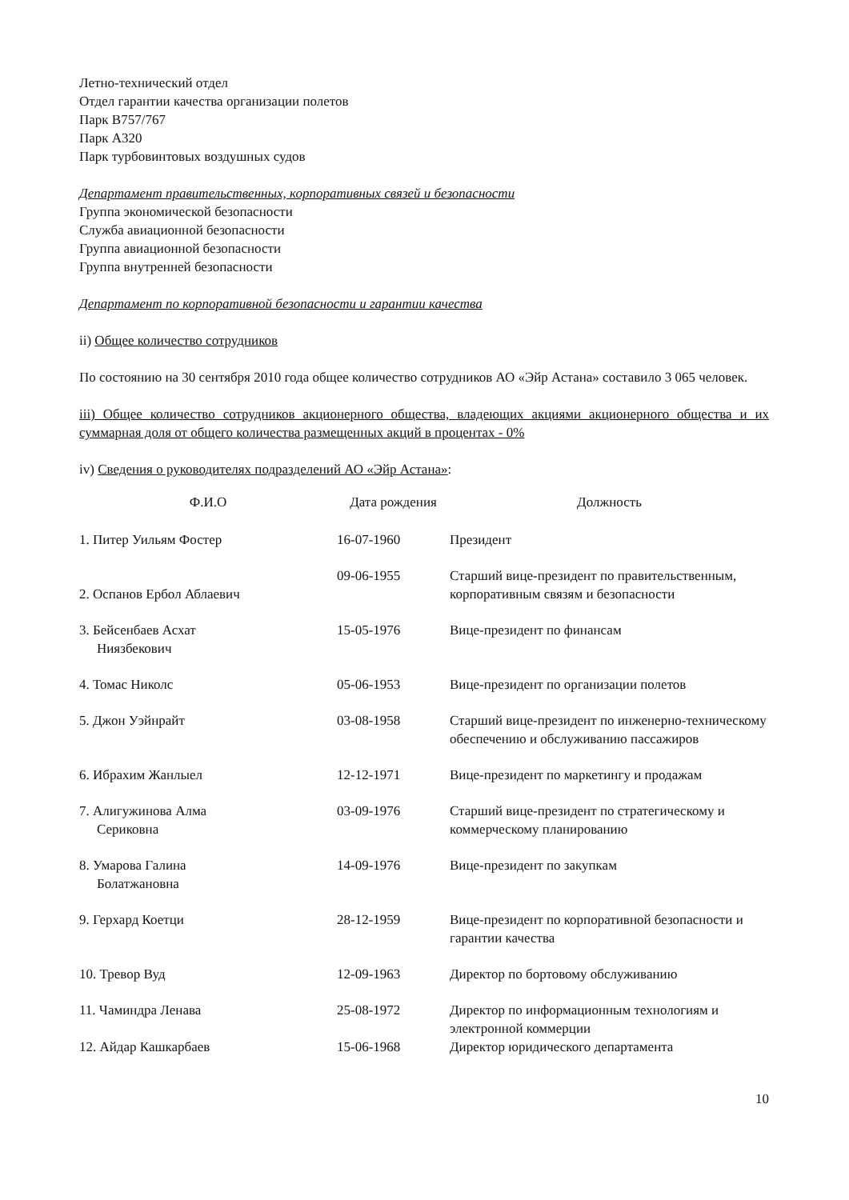Летно-технический отдел
Отдел гарантии качества организации полетов
Парк В757/767
Парк А320
Парк турбовинтовых воздушных судов
Департамент правительственных, корпоративных связей и безопасности
Группа экономической безопасности
Служба авиационной безопасности
Группа авиационной безопасности
Группа внутренней безопасности
Департамент по корпоративной безопасности и гарантии качества
ii) Общее количество сотрудников
По состоянию на 30 сентября 2010 года общее количество сотрудников АО «Эйр Астана» составило 3 065 человек.
iii) Общее количество сотрудников акционерного общества, владеющих акциями акционерного общества и их суммарная доля от общего количества размещенных акций в процентах - 0%
iv) Сведения о руководителях подразделений АО «Эйр Астана»:
| Ф.И.О | Дата рождения | Должность |
| --- | --- | --- |
| 1. Питер Уильям Фостер | 16-07-1960 | Президент |
| 2. Оспанов Ербол Аблаевич | 09-06-1955 | Старший вице-президент по правительственным, корпоративным связям и безопасности |
| 3. Бейсенбаев Асхат Ниязбекович | 15-05-1976 | Вице-президент по финансам |
| 4. Томас Николс | 05-06-1953 | Вице-президент по организации полетов |
| 5. Джон Уэйнрайт | 03-08-1958 | Старший вице-президент по инженерно-техническому обеспечению и обслуживанию пассажиров |
| 6. Ибрахим Жанлыел | 12-12-1971 | Вице-президент по маркетингу и продажам |
| 7. Алигужинова Алма Сериковна | 03-09-1976 | Старший вице-президент по стратегическому и коммерческому планированию |
| 8. Умарова Галина Болатжановна | 14-09-1976 | Вице-президент по закупкам |
| 9. Герхард Коетци | 28-12-1959 | Вице-президент по корпоративной безопасности и гарантии качества |
| 10. Тревор Вуд | 12-09-1963 | Директор по бортовому обслуживанию |
| 11. Чаминдра Ленава | 25-08-1972 | Директор по информационным технологиям и электронной коммерции |
| 12. Айдар Кашкарбаев | 15-06-1968 | Директор юридического департамента |
10